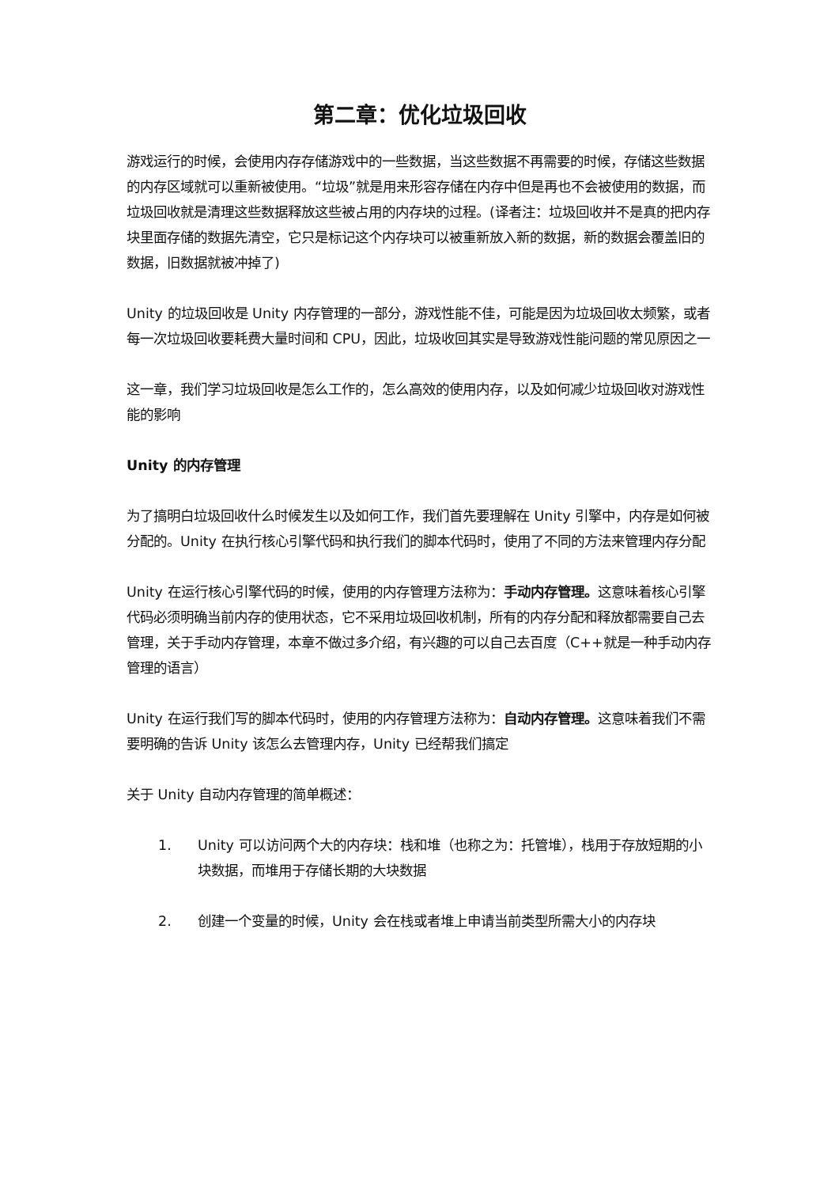第二章：优化垃圾回收
游戏运行的时候，会使用内存存储游戏中的一些数据，当这些数据不再需要的时候，存储这些数据的内存区域就可以重新被使用。“垃圾”就是用来形容存储在内存中但是再也不会被使用的数据，而垃圾回收就是清理这些数据释放这些被占用的内存块的过程。(译者注：垃圾回收并不是真的把内存块里面存储的数据先清空，它只是标记这个内存块可以被重新放入新的数据，新的数据会覆盖旧的数据，旧数据就被冲掉了)
Unity 的垃圾回收是 Unity 内存管理的一部分，游戏性能不佳，可能是因为垃圾回收太频繁，或者每一次垃圾回收要耗费大量时间和 CPU，因此，垃圾收回其实是导致游戏性能问题的常见原因之一
这一章，我们学习垃圾回收是怎么工作的，怎么高效的使用内存，以及如何减少垃圾回收对游戏性能的影响
Unity 的内存管理
为了搞明白垃圾回收什么时候发生以及如何工作，我们首先要理解在 Unity 引擎中，内存是如何被分配的。Unity 在执行核心引擎代码和执行我们的脚本代码时，使用了不同的方法来管理内存分配
Unity 在运行核心引擎代码的时候，使用的内存管理方法称为：手动内存管理。这意味着核心引擎代码必须明确当前内存的使用状态，它不采用垃圾回收机制，所有的内存分配和释放都需要自己去管理，关于手动内存管理，本章不做过多介绍，有兴趣的可以自己去百度（C++就是一种手动内存管理的语言）
Unity 在运行我们写的脚本代码时，使用的内存管理方法称为：自动内存管理。这意味着我们不需要明确的告诉 Unity 该怎么去管理内存，Unity 已经帮我们搞定
关于 Unity 自动内存管理的简单概述：
1. Unity 可以访问两个大的内存块：栈和堆（也称之为：托管堆），栈用于存放短期的小块数据，而堆用于存储长期的大块数据
2. 创建一个变量的时候，Unity 会在栈或者堆上申请当前类型所需大小的内存块